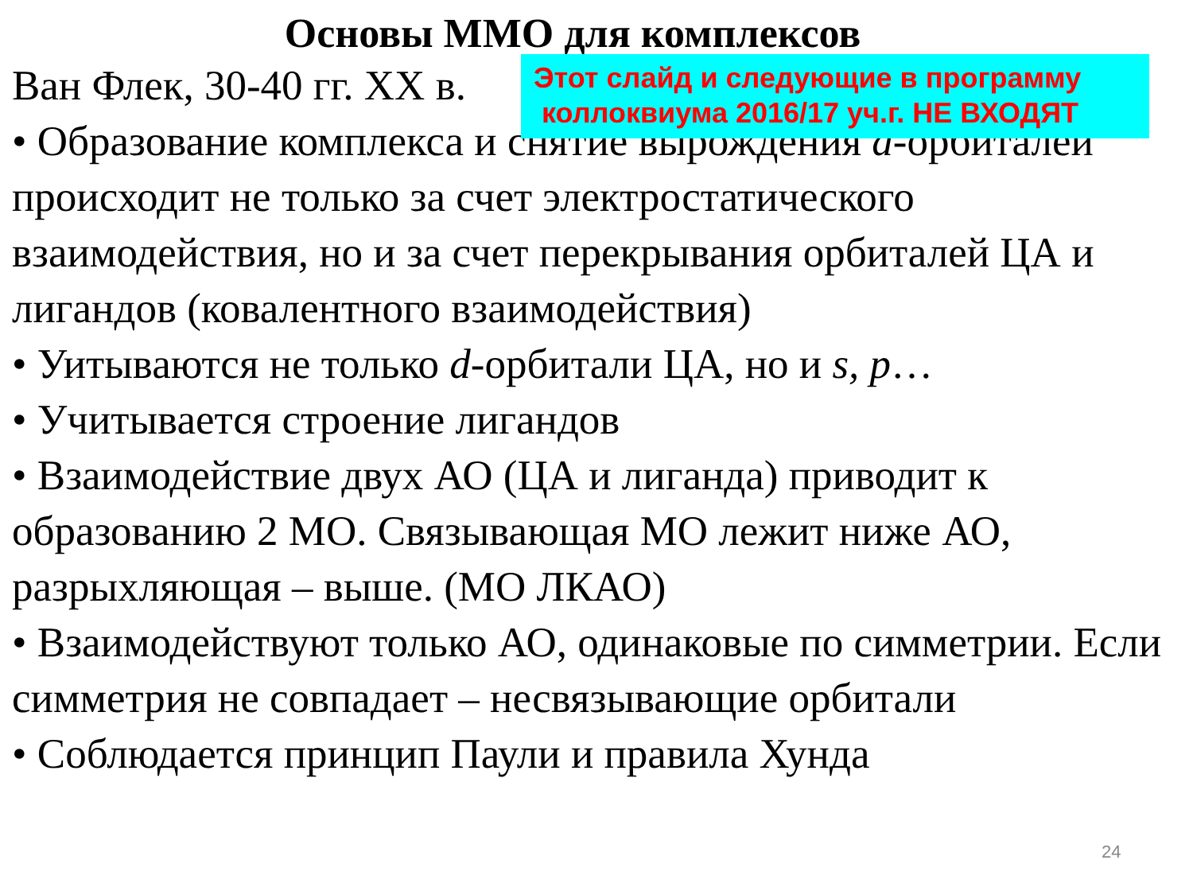Основы ММО для комплексов
Ван Флек, 30-40 гг. XX в.
• Образование комплекса и снятие вырождения d-орбиталей
происходит не только за счет электростатического взаимодействия, но и за счет перекрывания орбиталей ЦА и лигандов (ковалентного взаимодействия)
• Уитываются не только d-орбитали ЦА, но и s, p…
• Учитывается строение лигандов
• Взаимодействие двух АО (ЦА и лиганда) приводит к образованию 2 МО. Связывающая МО лежит ниже АО, разрыхляющая – выше. (МО ЛКАО)
• Взаимодействуют только АО, одинаковые по симметрии. Если симметрия не совпадает – несвязывающие орбитали
• Соблюдается принцип Паули и правила Хунда
Этот слайд и следующие в программу
коллоквиума 2016/17 уч.г. НЕ ВХОДЯТ
24